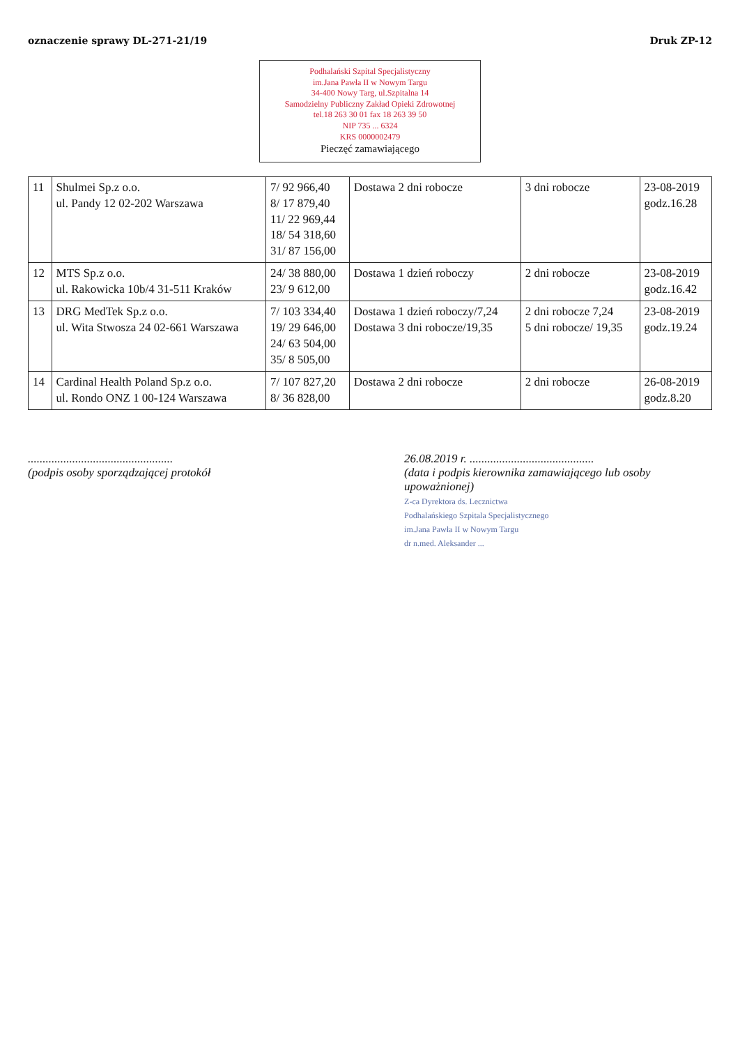oznaczenie sprawy DL-271-21/19 Druk ZP-12
Podhalański Szpital Specjalistyczny
im.Jana Pawła II w Nowym Targu
34-400 Nowy Targ, ul.Szpitalna 14
Samodzielny Publiczny Zakład Opieki Zdrowotnej
tel.18 263 30 01 fax 18 263 39 50
NIP 735 ... 6324
KRS 0000002479
Pieczęć zamawiającego
| 11 | Shulmei Sp.z o.o. ul. Pandy 12 02-202 Warszawa | 7/ 92 966,40 8/ 17 879,40 11/ 22 969,44 18/ 54 318,60 31/ 87 156,00 | Dostawa 2 dni robocze | 3 dni robocze | 23-08-2019 godz.16.28 |
| 12 | MTS Sp.z o.o. ul. Rakowicka 10b/4 31-511 Kraków | 24/ 38 880,00 23/ 9 612,00 | Dostawa 1 dzień roboczy | 2 dni robocze | 23-08-2019 godz.16.42 |
| 13 | DRG MedTek Sp.z o.o. ul. Wita Stwosza 24 02-661 Warszawa | 7/ 103 334,40 19/ 29 646,00 24/ 63 504,00 35/ 8 505,00 | Dostawa 1 dzień roboczy/7,24 Dostawa 3 dni robocze/19,35 | 2 dni robocze 7,24 5 dni robocze/ 19,35 | 23-08-2019 godz.19.24 |
| 14 | Cardinal Health Poland Sp.z o.o. ul. Rondo ONZ 1 00-124 Warszawa | 7/ 107 827,20 8/ 36 828,00 | Dostawa 2 dni robocze | 2 dni robocze | 26-08-2019 godz.8.20 |
.................................................
(podpis osoby sporządzającej protokół
26.08.2019 r. ..........................................
(data i podpis kierownika zamawiającego lub osoby upoważnionej)
Z-ca Dyrektora ds. Lecznictwa
Podhalańskiego Szpitala Specjalistycznego
im.Jana Pawła II w Nowym Targu
dr n.med. Aleksander ...